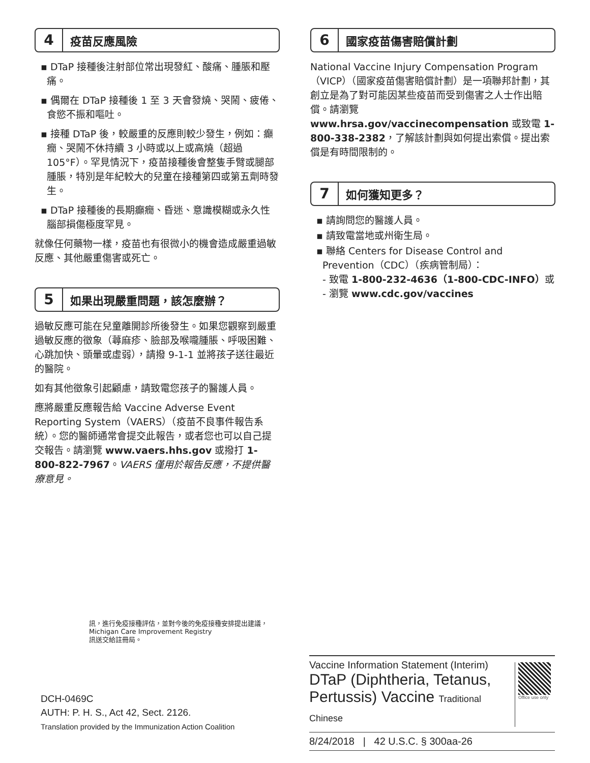4
疫苗反應風險
▪ DTaP 接種後注射部位常出現發紅、酸痛、腫脹和壓痛。
▪ 偶爾在 DTaP 接種後 1 至 3 天會發燒、哭鬧、疲倦、食慾不振和嘔吐。
▪ 接種 DTaP 後，較嚴重的反應則較少發生，例如：癲癇、哭鬧不休持續 3 小時或以上或高燒（超過 105°F）。罕見情況下，疫苗接種後會整隻手臂或腿部腫脹，特別是年紀較大的兒童在接種第四或第五劑時發生。
▪ DTaP 接種後的長期癲癇、昏迷、意識模糊或永久性腦部損傷極度罕見。
就像任何藥物一樣，疫苗也有很微小的機會造成嚴重過敏反應、其他嚴重傷害或死亡。
5
如果出現嚴重問題，該怎麼辦？
過敏反應可能在兒童離開診所後發生。如果您觀察到嚴重過敏反應的徵象（蕁麻疹、臉部及喉嚨腫脹、呼吸困難、心跳加快、頭暈或虛弱），請撥 9-1-1 並將孩子送往最近的醫院。
如有其他徵象引起顧慮，請致電您孩子的醫護人員。
應將嚴重反應報告給 Vaccine Adverse Event Reporting System（VAERS）（疫苗不良事件報告系統）。您的醫師通常會提交此報告，或者您也可以自己提交報告。請瀏覽 www.vaers.hhs.gov 或撥打 1-800-822-7967。VAERS 僅用於報告反應，不提供醫療意見。
6
國家疫苗傷害賠償計劃
National Vaccine Injury Compensation Program（VICP）（國家疫苗傷害賠償計劃）是一項聯邦計劃，其創立是為了對可能因某些疫苗而受到傷害之人士作出賠償。請瀏覽 www.hrsa.gov/vaccinecompensation 或致電 1-800-338-2382，了解該計劃與如何提出索償。提出索償是有時間限制的。
7
如何獲知更多？
▪ 請詢問您的醫護人員。
▪ 請致電當地或州衛生局。
▪ 聯絡 Centers for Disease Control and Prevention（CDC）（疾病管制局）：
- 致電 1-800-232-4636（1-800-CDC-INFO）或
- 瀏覽 www.cdc.gov/vaccines
訊，進行免疫接種評估，並對今後的免疫接種安排提出建議，
Michigan Care Improvement Registry
訊送交給註冊局。
DCH-0469C
AUTH: P. H. S., Act 42, Sect. 2126.
Translation provided by the Immunization Action Coalition
Vaccine Information Statement (Interim)
DTaP (Diphtheria, Tetanus, Pertussis) Vaccine Traditional Chinese
Office use only
8/24/2018 | 42 U.S.C. § 300aa-26